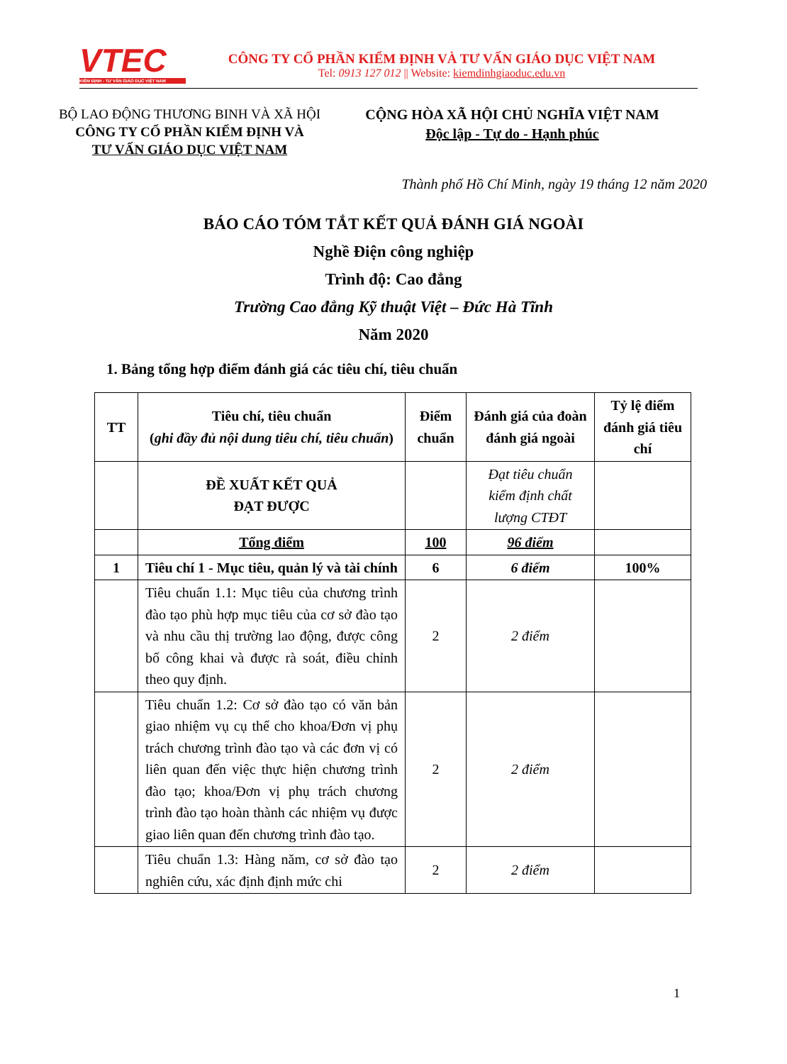VTEC
KIỂM ĐỊNH - TƯ VẤN GIÁO DỤC VIỆT NAM
CÔNG TY CỔ PHẦN KIỂM ĐỊNH VÀ TƯ VẤN GIÁO DỤC VIỆT NAM
Tel: 0913 127 012 || Website: kiemdinhgiaoduc.edu.vn
BỘ LAO ĐỘNG THƯƠNG BINH VÀ XÃ HỘI
CÔNG TY CỔ PHẦN KIỂM ĐỊNH VÀ
TƯ VẤN GIÁO DỤC VIỆT NAM
CỘNG HÒA XÃ HỘI CHỦ NGHĨA VIỆT NAM
Độc lập - Tự do - Hạnh phúc
Thành phố Hồ Chí Minh, ngày 19 tháng 12 năm 2020
BÁO CÁO TÓM TẮT KẾT QUẢ ĐÁNH GIÁ NGOÀI
Nghề Điện công nghiệp
Trình độ: Cao đẳng
Trường Cao đẳng Kỹ thuật Việt – Đức Hà Tĩnh
Năm 2020
1. Bảng tổng hợp điểm đánh giá các tiêu chí, tiêu chuẩn
| TT | Tiêu chí, tiêu chuẩn ( ghi đầy đủ nội dung tiêu chí, tiêu chuẩn ) | Điểm chuẩn | Đánh giá của đoàn đánh giá ngoài | Tỷ lệ điểm đánh giá tiêu chí |
| --- | --- | --- | --- | --- |
| | ĐỀ XUẤT KẾT QUẢ ĐẠT ĐƯỢC | | Đạt tiêu chuẩn kiểm định chất lượng CTĐT | |
| | Tổng điểm | 100 | 96 điểm | |
| 1 | Tiêu chí 1 - Mục tiêu, quản lý và tài chính | 6 | 6 điểm | 100% |
| | Tiêu chuẩn 1.1: Mục tiêu của chương trình đào tạo phù hợp mục tiêu của cơ sở đào tạo và nhu cầu thị trường lao động, được công bố công khai và được rà soát, điều chỉnh theo quy định. | 2 | 2 điểm | |
| | Tiêu chuẩn 1.2: Cơ sở đào tạo có văn bản giao nhiệm vụ cụ thể cho khoa/Đơn vị phụ trách chương trình đào tạo và các đơn vị có liên quan đến việc thực hiện chương trình đào tạo; khoa/Đơn vị phụ trách chương trình đào tạo hoàn thành các nhiệm vụ được giao liên quan đến chương trình đào tạo. | 2 | 2 điểm | |
| | Tiêu chuẩn 1.3: Hàng năm, cơ sở đào tạo nghiên cứu, xác định định mức chi | 2 | 2 điểm | |
1